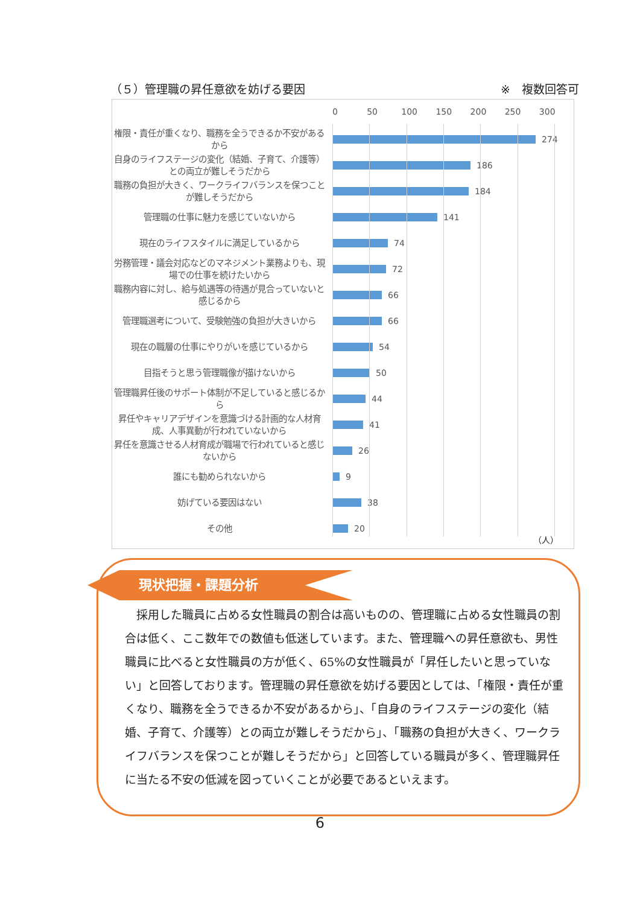（５）管理職の昇任意欲を妨げる要因 ※　複数回答可
0 50 100 150 200 250 300
権限・責任が重くなり、職務を全うできるか不安があるから
274
自身のライフステージの変化（結婚、子育て、介護等）との両立が難しそうだから
186
職務の負担が大きく、ワークライフバランスを保つことが難しそうだから
184
管理職の仕事に魅力を感じていないから
141
現在のライフスタイルに満足しているから
74
労務管理・議会対応などのマネジメント業務よりも、現場での仕事を続けたいから
72
職務内容に対し、給与処遇等の待遇が見合っていないと感じるから
66
管理職選考について、受験勉強の負担が大きいから
66
現在の職層の仕事にやりがいを感じているから
54
目指そうと思う管理職像が描けないから
50
管理職昇任後のサポート体制が不足していると感じるから
44
昇任やキャリアデザインを意識づける計画的な人材育成、人事異動が行われていないから
41
昇任を意識させる人材育成が職場で行われていると感じないから
26
誰にも勧められないから
9
妨げている要因はない
38
その他
20
（人）
現状把握・課題分析
　採用した職員に占める女性職員の割合は高いものの、管理職に占める女性職員の割合は低く、ここ数年での数値も低迷しています。また、管理職への昇任意欲も、男性職員に比べると女性職員の方が低く、65%の女性職員が「昇任したいと思っていない」と回答しております。管理職の昇任意欲を妨げる要因としては、「権限・責任が重くなり、職務を全うできるか不安があるから」、「自身のライフステージの変化（結婚、子育て、介護等）との両立が難しそうだから」、「職務の負担が大きく、ワークライフバランスを保つことが難しそうだから」と回答している職員が多く、管理職昇任に当たる不安の低減を図っていくことが必要であるといえます。
6